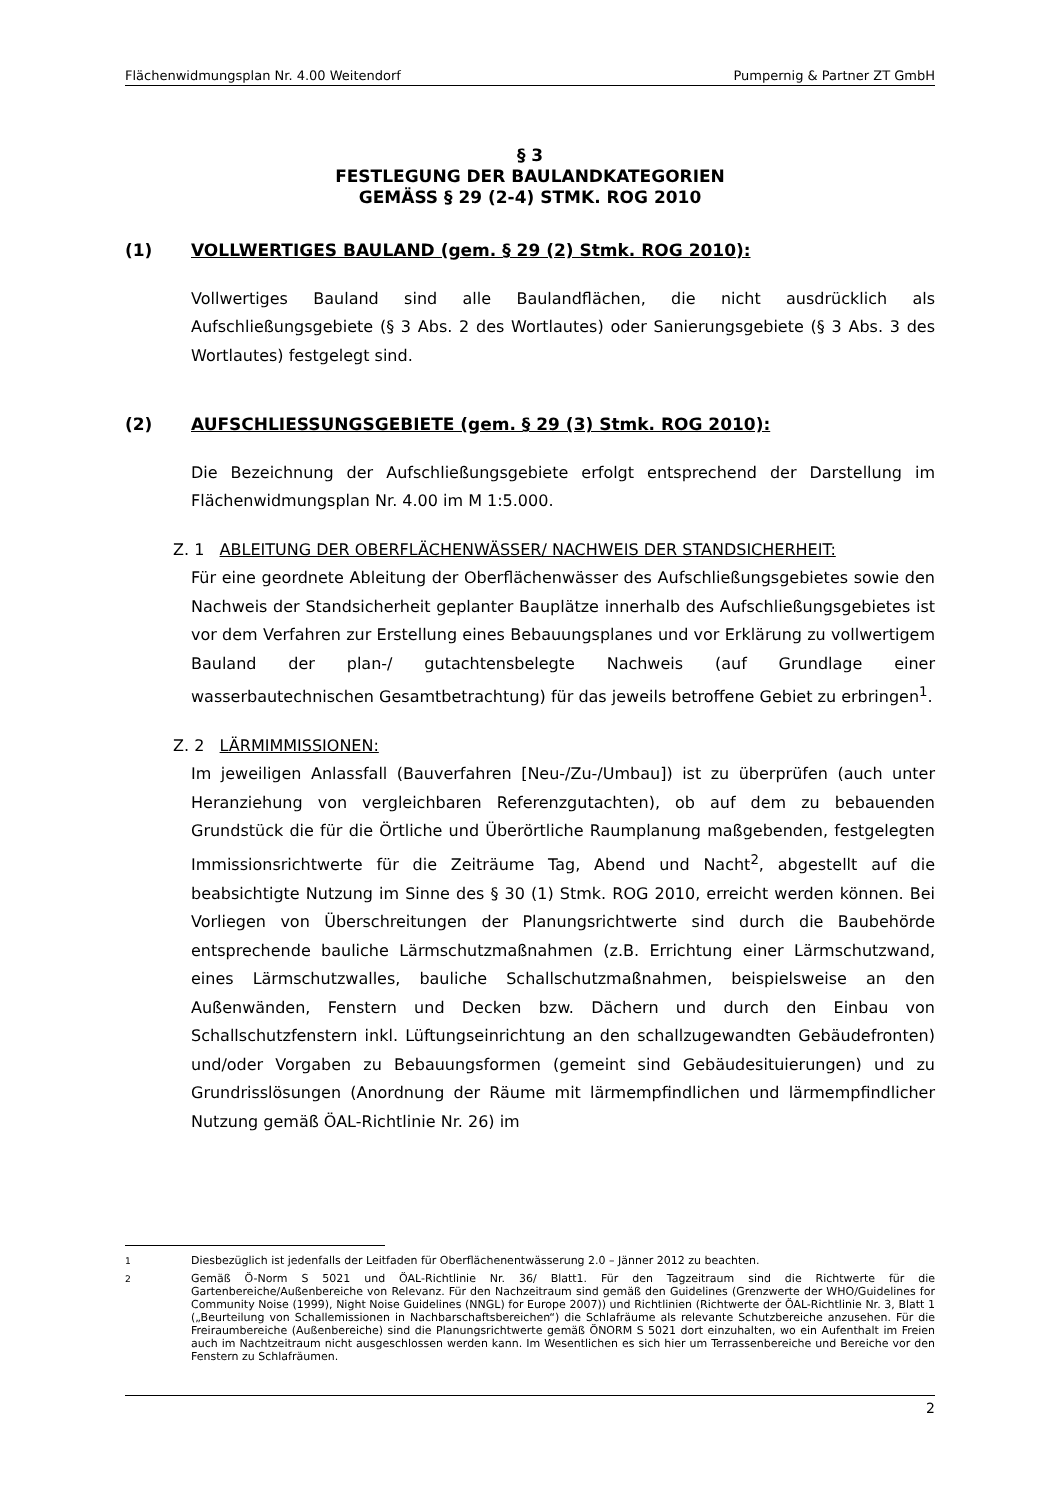Flächenwidmungsplan Nr. 4.00 Weitendorf Pumpernig & Partner ZT GmbH
§ 3
FESTLEGUNG DER BAULANDKATEGORIEN
GEMÄSS § 29 (2-4) STMK. ROG 2010
(1) VOLLWERTIGES BAULAND (gem. § 29 (2) Stmk. ROG 2010):
Vollwertiges Bauland sind alle Baulandflächen, die nicht ausdrücklich als Aufschließungsgebiete (§ 3 Abs. 2 des Wortlautes) oder Sanierungsgebiete (§ 3 Abs. 3 des Wortlautes) festgelegt sind.
(2) AUFSCHLIESSUNGSGEBIETE (gem. § 29 (3) Stmk. ROG 2010):
Die Bezeichnung der Aufschließungsgebiete erfolgt entsprechend der Darstellung im Flächenwidmungsplan Nr. 4.00 im M 1:5.000.
Z. 1 ABLEITUNG DER OBERFLÄCHENWÄSSER/ NACHWEIS DER STANDSICHERHEIT:
Für eine geordnete Ableitung der Oberflächenwässer des Aufschließungsgebietes sowie den Nachweis der Standsicherheit geplanter Bauplätze innerhalb des Aufschließungsgebietes ist vor dem Verfahren zur Erstellung eines Bebauungsplanes und vor Erklärung zu vollwertigem Bauland der plan-/ gutachtensbelegte Nachweis (auf Grundlage einer wasserbautechnischen Gesamtbetrachtung) für das jeweils betroffene Gebiet zu erbringen<sup>1</sup>.
Z. 2 LÄRMIMMISSIONEN:
Im jeweiligen Anlassfall (Bauverfahren [Neu-/Zu-/Umbau]) ist zu überprüfen (auch unter Heranziehung von vergleichbaren Referenzgutachten), ob auf dem zu bebauenden Grundstück die für die Örtliche und Überörtliche Raumplanung maßgebenden, festgelegten Immissionsrichtwerte für die Zeiträume Tag, Abend und Nacht<sup>2</sup>, abgestellt auf die beabsichtigte Nutzung im Sinne des § 30 (1) Stmk. ROG 2010, erreicht werden können. Bei Vorliegen von Überschreitungen der Planungsrichtwerte sind durch die Baubehörde entsprechende bauliche Lärmschutzmaßnahmen (z.B. Errichtung einer Lärmschutzwand, eines Lärmschutzwalles, bauliche Schallschutzmaßnahmen, beispielsweise an den Außenwänden, Fenstern und Decken bzw. Dächern und durch den Einbau von Schallschutzfenstern inkl. Lüftungseinrichtung an den schallzugewandten Gebäudefronten) und/oder Vorgaben zu Bebauungsformen (gemeint sind Gebäudesituierungen) und zu Grundrisslösungen (Anordnung der Räume mit lärmempfindlichen und lärmempfindlicher Nutzung gemäß ÖAL-Richtlinie Nr. 26) im
<sup>1</sup> Diesbezüglich ist jedenfalls der Leitfaden für Oberflächenentwässerung 2.0 – Jänner 2012 zu beachten.
<sup>2</sup> Gemäß Ö-Norm S 5021 und ÖAL-Richtlinie Nr. 36/ Blatt1. Für den Tagzeitraum sind die Richtwerte für die Gartenbereiche/Außenbereiche von Relevanz. Für den Nachzeitraum sind gemäß den Guidelines (Grenzwerte der WHO/Guidelines for Community Noise (1999), Night Noise Guidelines (NNGL) for Europe 2007)) und Richtlinien (Richtwerte der ÖAL-Richtlinie Nr. 3, Blatt 1 („Beurteilung von Schallemissionen in Nachbarschaftsbereichen“) die Schlafräume als relevante Schutzbereiche anzusehen. Für die Freiraumbereiche (Außenbereiche) sind die Planungsrichtwerte gemäß ÖNORM S 5021 dort einzuhalten, wo ein Aufenthalt im Freien auch im Nachtzeitraum nicht ausgeschlossen werden kann. Im Wesentlichen es sich hier um Terrassenbereiche und Bereiche vor den Fenstern zu Schlafräumen.
2